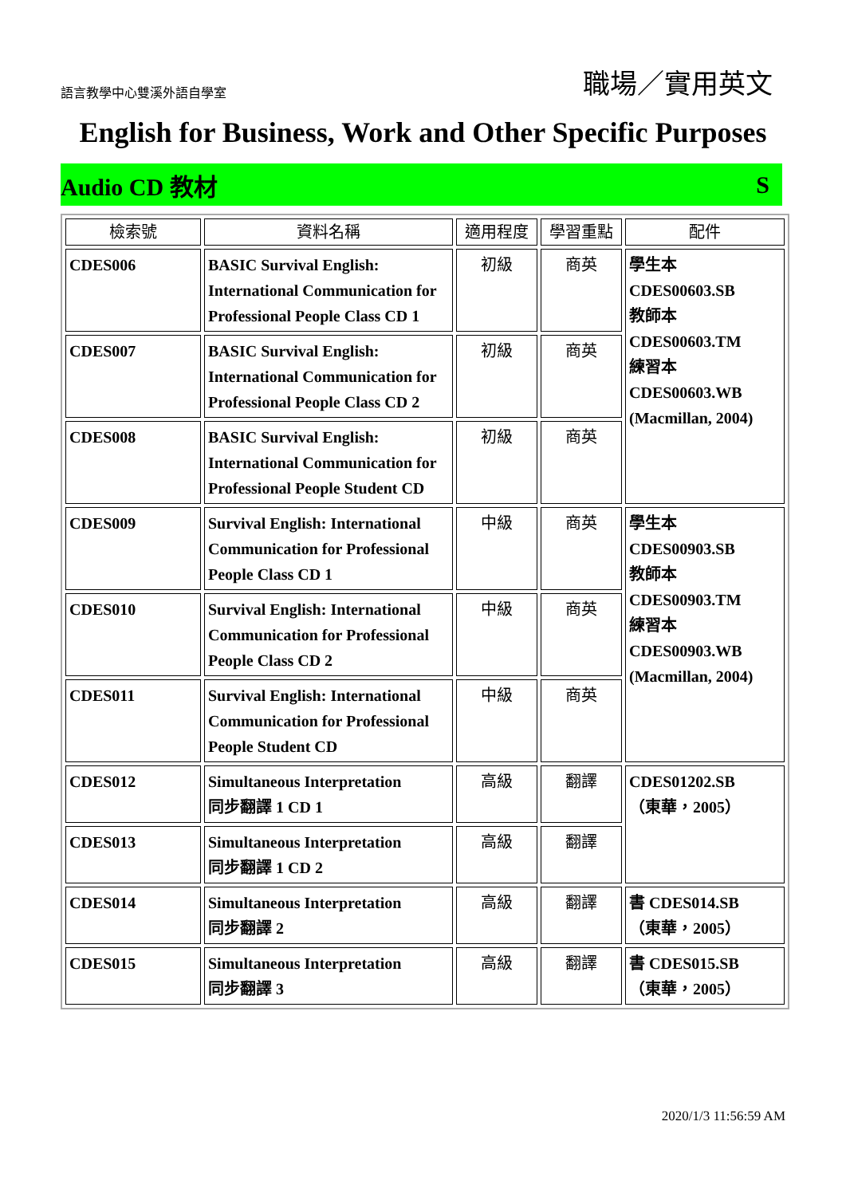語言教學中心雙溪外語自學室 職場／實用英文
English for Business, Work and Other Specific Purposes
Audio CD 教材 S
| 檢索號 | 資料名稱 | 適用程度 | 學習重點 | 配件 |
| --- | --- | --- | --- | --- |
| CDES006 | BASIC Survival English: International Communication for Professional People Class CD 1 | 初級 | 商英 | 學生本 CDES00603.SB 教師本 CDES00603.TM 練習本 CDES00603.WB (Macmillan, 2004) |
| CDES007 | BASIC Survival English: International Communication for Professional People Class CD 2 | 初級 | 商英 | |
| CDES008 | BASIC Survival English: International Communication for Professional People Student CD | 初級 | 商英 | |
| CDES009 | Survival English: International Communication for Professional People Class CD 1 | 中級 | 商英 | 學生本 CDES00903.SB 教師本 CDES00903.TM 練習本 CDES00903.WB (Macmillan, 2004) |
| CDES010 | Survival English: International Communication for Professional People Class CD 2 | 中級 | 商英 | |
| CDES011 | Survival English: International Communication for Professional People Student CD | 中級 | 商英 | |
| CDES012 | Simultaneous Interpretation 同步翻譯 1 CD 1 | 高級 | 翻譯 | CDES01202.SB （東華，2005） |
| CDES013 | Simultaneous Interpretation 同步翻譯 1 CD 2 | 高級 | 翻譯 | |
| CDES014 | Simultaneous Interpretation 同步翻譯 2 | 高級 | 翻譯 | 書 CDES014.SB （東華，2005） |
| CDES015 | Simultaneous Interpretation 同步翻譯 3 | 高級 | 翻譯 | 書 CDES015.SB （東華，2005） |
2020/1/3 11:56:59 AM